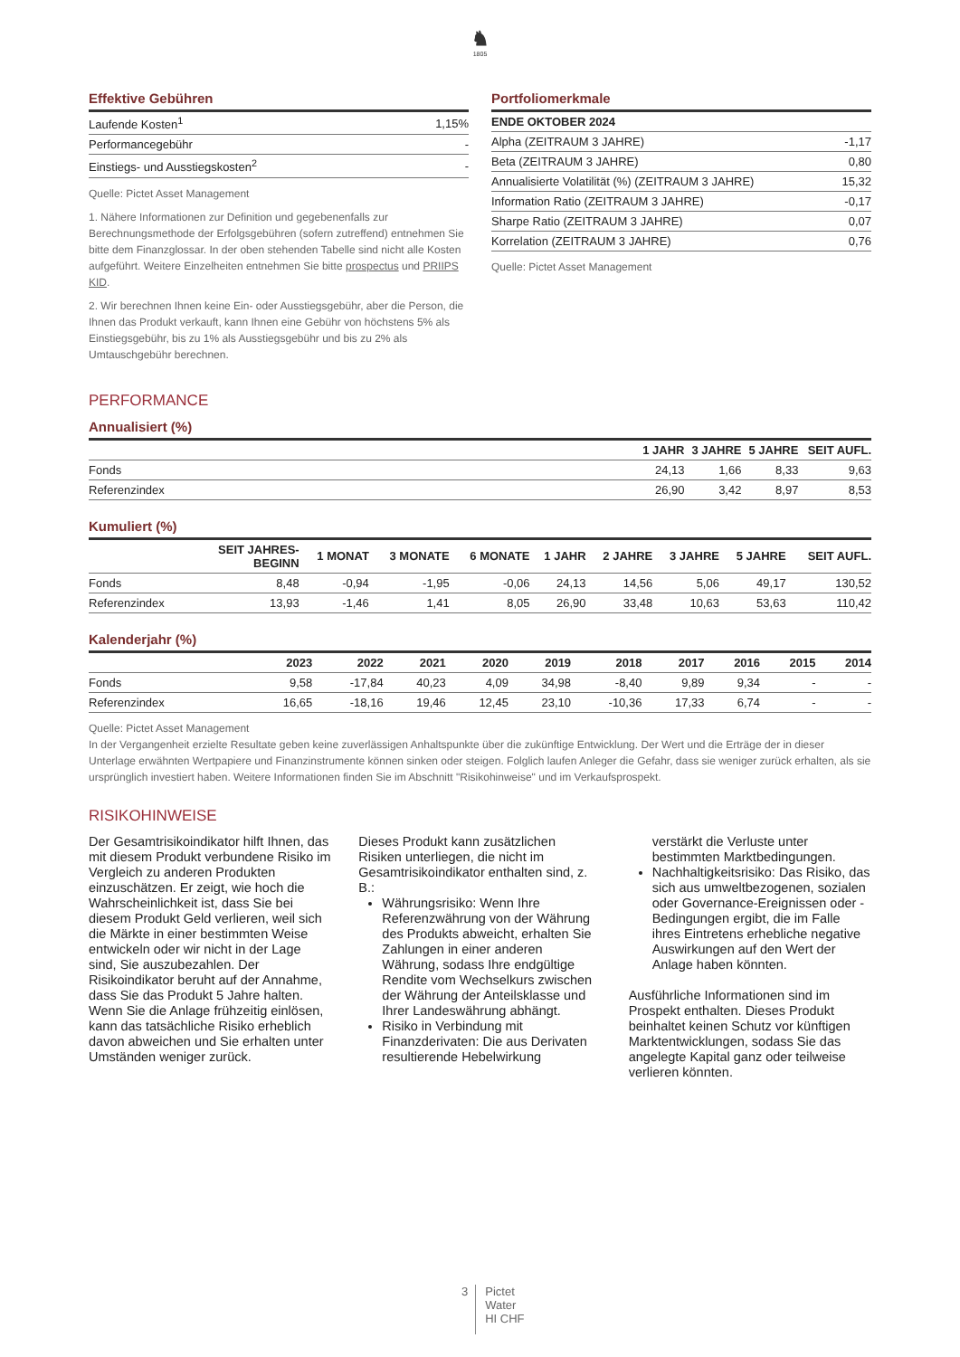♞
1805
Effektive Gebühren
| Laufende Kosten<sup>1</sup> | 1,15% |
| Performancegebühr | - |
| Einstiegs- und Ausstiegskosten<sup>2</sup> | - |
Quelle: Pictet Asset Management
1. Nähere Informationen zur Definition und gegebenenfalls zur Berechnungsmethode der Erfolgsgebühren (sofern zutreffend) entnehmen Sie bitte dem Finanzglossar. In der oben stehenden Tabelle sind nicht alle Kosten aufgeführt. Weitere Einzelheiten entnehmen Sie bitte prospectus und PRIIPS KID.
2. Wir berechnen Ihnen keine Ein- oder Ausstiegsgebühr, aber die Person, die Ihnen das Produkt verkauft, kann Ihnen eine Gebühr von höchstens 5% als Einstiegsgebühr, bis zu 1% als Ausstiegsgebühr und bis zu 2% als Umtauschgebühr berechnen.
Portfoliomerkmale
| ENDE OKTOBER 2024 | |
| --- | --- |
| Alpha (ZEITRAUM 3 JAHRE) | -1,17 |
| Beta (ZEITRAUM 3 JAHRE) | 0,80 |
| Annualisierte Volatilität (%) (ZEITRAUM 3 JAHRE) | 15,32 |
| Information Ratio (ZEITRAUM 3 JAHRE) | -0,17 |
| Sharpe Ratio (ZEITRAUM 3 JAHRE) | 0,07 |
| Korrelation (ZEITRAUM 3 JAHRE) | 0,76 |
Quelle: Pictet Asset Management
PERFORMANCE
Annualisiert (%)
| | 1 JAHR | 3 JAHRE | 5 JAHRE | SEIT AUFL. |
| --- | --- | --- | --- | --- |
| Fonds | 24,13 | 1,66 | 8,33 | 9,63 |
| Referenzindex | 26,90 | 3,42 | 8,97 | 8,53 |
Kumuliert (%)
| | SEIT JAHRES- BEGINN | 1 MONAT | 3 MONATE | 6 MONATE | 1 JAHR | 2 JAHRE | 3 JAHRE | 5 JAHRE | SEIT AUFL. |
| --- | --- | --- | --- | --- | --- | --- | --- | --- | --- |
| Fonds | 8,48 | -0,94 | -1,95 | -0,06 | 24,13 | 14,56 | 5,06 | 49,17 | 130,52 |
| Referenzindex | 13,93 | -1,46 | 1,41 | 8,05 | 26,90 | 33,48 | 10,63 | 53,63 | 110,42 |
Kalenderjahr (%)
| | 2023 | 2022 | 2021 | 2020 | 2019 | 2018 | 2017 | 2016 | 2015 | 2014 |
| --- | --- | --- | --- | --- | --- | --- | --- | --- | --- | --- |
| Fonds | 9,58 | -17,84 | 40,23 | 4,09 | 34,98 | -8,40 | 9,89 | 9,34 | - | - |
| Referenzindex | 16,65 | -18,16 | 19,46 | 12,45 | 23,10 | -10,36 | 17,33 | 6,74 | - | - |
Quelle: Pictet Asset Management
In der Vergangenheit erzielte Resultate geben keine zuverlässigen Anhaltspunkte über die zukünftige Entwicklung. Der Wert und die Erträge der in dieser Unterlage erwähnten Wertpapiere und Finanzinstrumente können sinken oder steigen. Folglich laufen Anleger die Gefahr, dass sie weniger zurück erhalten, als sie ursprünglich investiert haben. Weitere Informationen finden Sie im Abschnitt "Risikohinweise" und im Verkaufsprospekt.
RISIKOHINWEISE
Der Gesamtrisikoindikator hilft Ihnen, das mit diesem Produkt verbundene Risiko im Vergleich zu anderen Produkten einzuschätzen. Er zeigt, wie hoch die Wahrscheinlichkeit ist, dass Sie bei diesem Produkt Geld verlieren, weil sich die Märkte in einer bestimmten Weise entwickeln oder wir nicht in der Lage sind, Sie auszubezahlen. Der Risikoindikator beruht auf der Annahme, dass Sie das Produkt 5 Jahre halten. Wenn Sie die Anlage frühzeitig einlösen, kann das tatsächliche Risiko erheblich davon abweichen und Sie erhalten unter Umständen weniger zurück.
Dieses Produkt kann zusätzlichen Risiken unterliegen, die nicht im Gesamtrisikoindikator enthalten sind, z. B.:
Währungsrisiko: Wenn Ihre Referenzwährung von der Währung des Produkts abweicht, erhalten Sie Zahlungen in einer anderen Währung, sodass Ihre endgültige Rendite vom Wechselkurs zwischen der Währung der Anteilsklasse und Ihrer Landeswährung abhängt.
Risiko in Verbindung mit Finanzderivaten: Die aus Derivaten resultierende Hebelwirkung
verstärkt die Verluste unter bestimmten Marktbedingungen.
Nachhaltigkeitsrisiko: Das Risiko, das sich aus umweltbezogenen, sozialen oder Governance-Ereignissen oder -Bedingungen ergibt, die im Falle ihres Eintretens erhebliche negative Auswirkungen auf den Wert der Anlage haben könnten.
Ausführliche Informationen sind im Prospekt enthalten. Dieses Produkt beinhaltet keinen Schutz vor künftigen Marktentwicklungen, sodass Sie das angelegte Kapital ganz oder teilweise verlieren könnten.
3
Pictet
Water
HI CHF